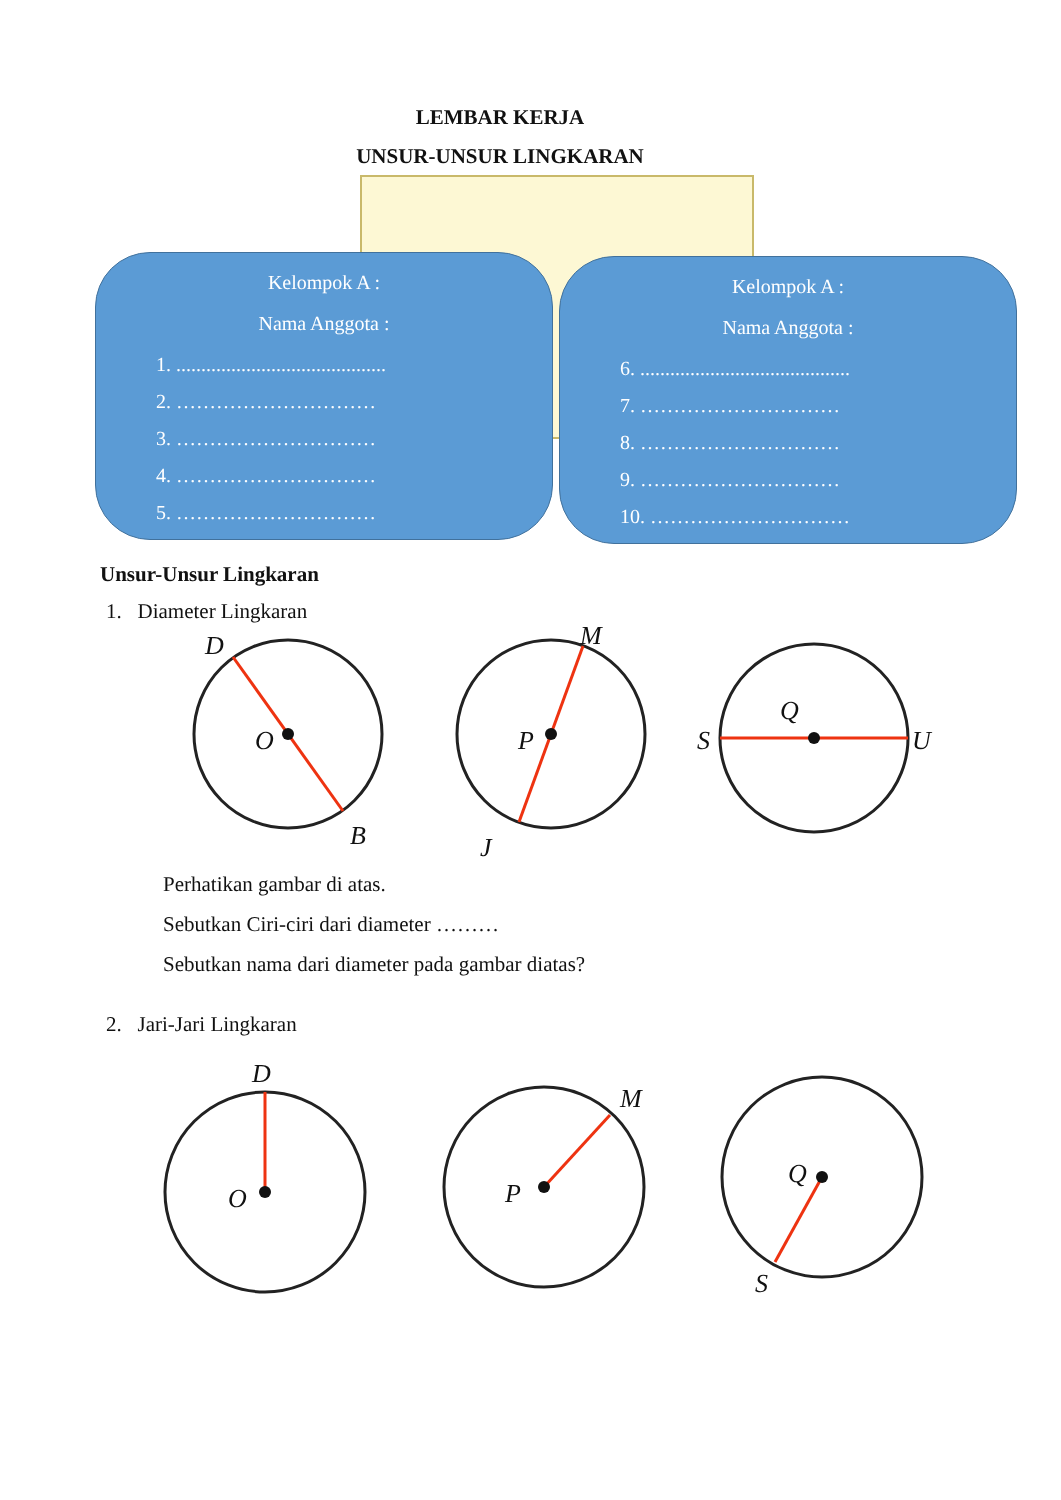LEMBAR KERJA
UNSUR-UNSUR LINGKARAN
Kelompok A :
Nama Anggota :
1. ..........................................
2. …………………………
3. …………………………
4. …………………………
5. …………………………
Kelompok A :
Nama Anggota :
6. ..........................................
7. …………………………
8. …………………………
9. …………………………
10. …………………………
Unsur-Unsur Lingkaran
1. Diameter Lingkaran
D
O
B
M
P
J
S
Q
U
Perhatikan gambar di atas.
Sebutkan Ciri-ciri dari diameter ………
Sebutkan nama dari diameter pada gambar diatas?
2. Jari-Jari Lingkaran
D
O
M
P
Q
S